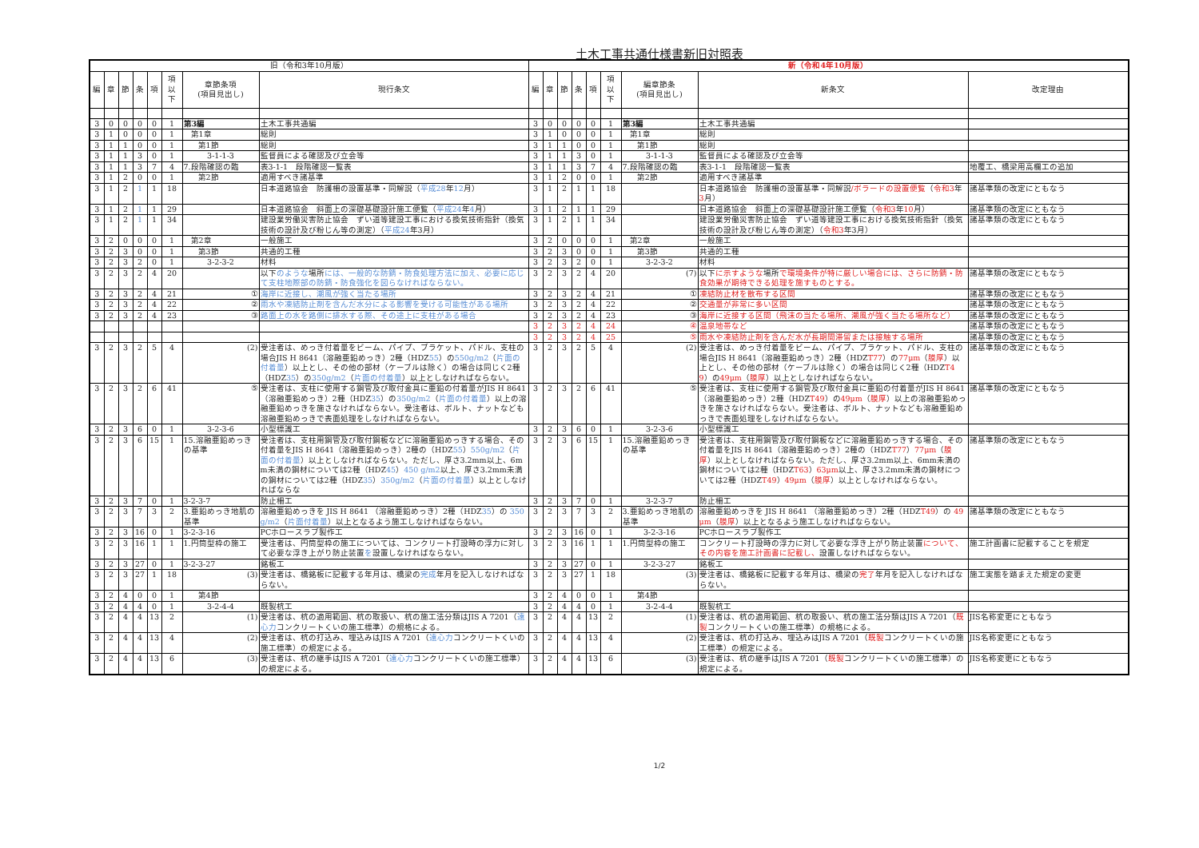土木工事共通仕様書新旧対照表
| 旧（令和3年10月版） | | | | | | | | 新（令和4年10月版） | | | | | | | | |
| --- | --- | --- | --- | --- | --- | --- | --- | --- | --- | --- | --- | --- | --- | --- | --- | --- |
| 編 | 章 | 節 | 条 | 項 | 項 以 下 | 章節条項 (項目見出し) | 現行条文 | 編 | 章 | 節 | 条 | 項 | 項 以 下 | 編章節条 (項目見出し) | 新条文 | 改定理由 |
| 3 | 0 | 0 | 0 | 0 | 1 | 第3編 | 土木工事共通編 | 3 | 0 | 0 | 0 | 0 | 1 | 第3編 | 土木工事共通編 | |
| 3 | 1 | 0 | 0 | 0 | 1 | 第1章 | 総則 | 3 | 1 | 0 | 0 | 0 | 1 | 第1章 | 総則 | |
| 3 | 1 | 1 | 0 | 0 | 1 | 第1節 | 総則 | 3 | 1 | 1 | 0 | 0 | 1 | 第1節 | 総則 | |
| 3 | 1 | 1 | 3 | 0 | 1 | 3-1-1-3 | 監督員による確認及び立会等 | 3 | 1 | 1 | 3 | 0 | 1 | 3-1-1-3 | 監督員による確認及び立会等 | |
| 3 | 1 | 1 | 3 | 7 | 4 | 7.段階確認の臨 | 表3-1-1 段階確認一覧表 | 3 | 1 | 1 | 3 | 7 | 4 | 7.段階確認の臨 | 表3-1-1 段階確認一覧表 | 地覆工、橋梁用高欄工の追加 |
| 3 | 1 | 2 | 0 | 0 | 1 | 第2節 | 適用すべき諸基準 | 3 | 1 | 2 | 0 | 0 | 1 | 第2節 | 適用すべき諸基準 | |
| 3 | 1 | 2 | 1 | 1 | 18 | | 日本道路協会 防護柵の設置基準・同解説（ 平成28 年 12 月） | 3 | 1 | 2 | 1 | 1 | 18 | | 日本道路協会 防護柵の設置基準・同解説 /ボラードの設置便覧 （ 令和3 年 3 月） | 諸基準類の改定にともなう |
| 3 | 1 | 2 | 1 | 1 | 29 | | 日本道路協会 斜面上の深礎基礎設計施工便覧（ 平成24 年 4 月） | 3 | 1 | 2 | 1 | 1 | 29 | | 日本道路協会 斜面上の深礎基礎設計施工便覧（ 令和3 年 10 月） | 諸基準類の改定にともなう |
| 3 | 1 | 2 | 1 | 1 | 34 | | 建設業労働災害防止協会 ずい道等建設工事における換気技術指針（換気技術の設計及び粉じん等の測定）（ 平成24 年3月） | 3 | 1 | 2 | 1 | 1 | 34 | | 建設業労働災害防止協会 ずい道等建設工事における換気技術指針（換気技術の設計及び粉じん等の測定）（ 令和3 年3月） | 諸基準類の改定にともなう |
| 3 | 2 | 0 | 0 | 0 | 1 | 第2章 | 一般施工 | 3 | 2 | 0 | 0 | 0 | 1 | 第2章 | 一般施工 | |
| 3 | 2 | 3 | 0 | 0 | 1 | 第3節 | 共通的工種 | 3 | 2 | 3 | 0 | 0 | 1 | 第3節 | 共通的工種 | |
| 3 | 2 | 3 | 2 | 0 | 1 | 3-2-3-2 | 材料 | 3 | 2 | 3 | 2 | 0 | 1 | 3-2-3-2 | 材料 | |
| 3 | 2 | 3 | 2 | 4 | 20 | | 以下 のような 場所 には、一般的な防錆・防食処理方法に加え、必要に応じて支柱地際部の防錆・防食強化を図らなければならない。 | 3 | 2 | 3 | 2 | 4 | 20 | (7) | 以下 に示すような 場所 で環境条件が特に厳しい場合には、さらに防錆・防食効果が期待できる処理を施すものとする。 | 諸基準類の改定にともなう |
| 3 | 2 | 3 | 2 | 4 | 21 | ① | 海岸に近接し、潮風が強く当たる場所 | 3 | 2 | 3 | 2 | 4 | 21 | ① | 凍結防止材を散布する区間 | 諸基準類の改定にともなう |
| 3 | 2 | 3 | 2 | 4 | 22 | ② | 雨水や凍結防止剤を含んだ水分による影響を受ける可能性がある場所 | 3 | 2 | 3 | 2 | 4 | 22 | ② | 交通量が非常に多い区間 | 諸基準類の改定にともなう |
| 3 | 2 | 3 | 2 | 4 | 23 | ③ | 路面上の水を路側に排水する際、その途上に支柱がある場合 | 3 | 2 | 3 | 2 | 4 | 23 | ③ | 海岸に近接する区間（飛沫の当たる場所、潮風が強く当たる場所など） | 諸基準類の改定にともなう |
| | | | | | | | | 3 | 2 | 3 | 2 | 4 | 24 | ④ | 温泉地帯など | 諸基準類の改定にともなう |
| | | | | | | | | 3 | 2 | 3 | 2 | 4 | 25 | ⑤ | 雨水や凍結防止剤を含んだ水が長期間滞留または接触する場所 | 諸基準類の改定にともなう |
| 3 | 2 | 3 | 2 | 5 | 4 | (2) | 受注者は、めっき付着量をビーム、パイプ、ブラケット、パドル、支柱の場合JIS H 8641（溶融亜鉛めっき）2種（HDZ 55 ）の 550g/m2 （ 片面の付着量 ）以上とし、その他の部材（ケーブルは除く）の場合は同じく2種（HDZ 35 ）の 350g/m2 （ 片面の付着量 ）以上としなければならない。 | 3 | 2 | 3 | 2 | 5 | 4 | (2) | 受注者は、めっき付着量をビーム、パイプ、ブラケット、パドル、支柱の場合JIS H 8641（溶融亜鉛めっき）2種（HDZ T77 ）の 77μm （ 膜厚 ）以上とし、その他の部材（ケーブルは除く）の場合は同じく2種（HDZ T49 ）の 49μm （ 膜厚 ）以上としなければならない。 | 諸基準類の改定にともなう |
| 3 | 2 | 3 | 2 | 6 | 41 | ⑤ | 受注者は、支柱に使用する鋼管及び取付金具に亜鉛の付着量がJIS H 8641（溶融亜鉛めっき）2種（HDZ 35 ）の 350g/m2 （ 片面の付着量 ）以上の溶融亜鉛めっきを施さなければならない。受注者は、ボルト、ナットなども溶融亜鉛めっきで表面処理をしなければならない。 | 3 | 2 | 3 | 2 | 6 | 41 | ⑤ | 受注者は、支柱に使用する鋼管及び取付金具に亜鉛の付着量がJIS H 8641（溶融亜鉛めっき）2種（HDZ T49 ）の 49μm （ 膜厚 ）以上の溶融亜鉛めっきを施さなければならない。受注者は、ボルト、ナットなども溶融亜鉛めっきで表面処理をしなければならない。 | 諸基準類の改定にともなう |
| 3 | 2 | 3 | 6 | 0 | 1 | 3-2-3-6 | 小型標識工 | 3 | 2 | 3 | 6 | 0 | 1 | 3-2-3-6 | 小型標識工 | |
| 3 | 2 | 3 | 6 | 15 | 1 | 15.溶融亜鉛めっきの基準 | 受注者は、支柱用鋼管及び取付鋼板などに溶融亜鉛めっきする場合、その付着量をJIS H 8641（溶融亜鉛めっき）2種の（HDZ 55 ） 550g/m2 （ 片面の付着量 ）以上としなければならない。ただし、厚さ3.2mm以上、6mm未満の鋼材については2種（HDZ 45 ） 450 g/m2 以上、厚さ3.2mm未満の鋼材については2種（HDZ 35 ） 350g/m2 （ 片面の付着量 ）以上としなければならな | 3 | 2 | 3 | 6 | 15 | 1 | 15.溶融亜鉛めっきの基準 | 受注者は、支柱用鋼管及び取付鋼板などに溶融亜鉛めっきする場合、その付着量をJIS H 8641（溶融亜鉛めっき）2種の（HDZ T77 ） 77μm （ 膜厚 ）以上としなければならない。ただし、厚さ3.2mm以上、6mm未満の鋼材については2種（HDZ T63 ） 63μm 以上、厚さ3.2mm未満の鋼材については2種（HDZ T49 ） 49μm （ 膜厚 ）以上としなければならない。 | 諸基準類の改定にともなう |
| 3 | 2 | 3 | 7 | 0 | 1 | 3-2-3-7 | 防止柵工 | 3 | 2 | 3 | 7 | 0 | 1 | 3-2-3-7 | 防止柵工 | |
| 3 | 2 | 3 | 7 | 3 | 2 | 3.亜鉛めっき地肌の基準 | 溶融亜鉛めっきを JIS H 8641 （溶融亜鉛めっき）2種（HDZ 35 ）の 350g/m2 （ 片面付着量 ）以上となるよう施工しなければならない。 | 3 | 2 | 3 | 7 | 3 | 2 | 3.亜鉛めっき地肌の基準 | 溶融亜鉛めっきを JIS H 8641 （溶融亜鉛めっき）2種（HDZ T49 ）の 49μm （ 膜厚 ）以上となるよう施工しなければならない。 | 諸基準類の改定にともなう |
| 3 | 2 | 3 | 16 | 0 | 1 | 3-2-3-16 | PCホロースラブ製作工 | 3 | 2 | 3 | 16 | 0 | 1 | 3-2-3-16 | PCホロースラブ製作工 | |
| 3 | 2 | 3 | 16 | 1 | 1 | 1.円筒型枠の施工 | 受注者は、円筒型枠の施工については、コンクリート打設時の浮力に対して必要な浮き上がり防止装置 を 設置しなければならない。 | 3 | 2 | 3 | 16 | 1 | 1 | 1.円筒型枠の施工 | コンクリート打設時の浮力に対して必要な浮き上がり防止装置 について、その内容を施工計画書に記載し、 設置しなければならない。 | 施工計画書に記載することを規定 |
| 3 | 2 | 3 | 27 | 0 | 1 | 3-2-3-27 | 銘板工 | 3 | 2 | 3 | 27 | 0 | 1 | 3-2-3-27 | 銘板工 | |
| 3 | 2 | 3 | 27 | 1 | 18 | (3) | 受注者は、橋銘板に記載する年月は、橋梁の 完成 年月を記入しなければならない。 | 3 | 2 | 3 | 27 | 1 | 18 | (3) | 受注者は、橋銘板に記載する年月は、橋梁の 完了 年月を記入しなければならない。 | 施工実態を踏まえた規定の変更 |
| 3 | 2 | 4 | 0 | 0 | 1 | 第4節 | | 3 | 2 | 4 | 0 | 0 | 1 | 第4節 | | |
| 3 | 2 | 4 | 4 | 0 | 1 | 3-2-4-4 | 既製杭工 | 3 | 2 | 4 | 4 | 0 | 1 | 3-2-4-4 | 既製杭工 | |
| 3 | 2 | 4 | 4 | 13 | 2 | (1) | 受注者は、杭の適用範囲、杭の取扱い、杭の施工法分類はJIS A 7201（ 遠心力 コンクリートくいの施工標準）の規格による。 | 3 | 2 | 4 | 4 | 13 | 2 | (1) | 受注者は、杭の適用範囲、杭の取扱い、杭の施工法分類はJIS A 7201（ 既製 コンクリートくいの施工標準）の規格による。 | JIS名称変更にともなう |
| 3 | 2 | 4 | 4 | 13 | 4 | (2) | 受注者は、杭の打込み、埋込みはJIS A 7201（ 遠心力 コンクリートくいの施工標準）の規定による。 | 3 | 2 | 4 | 4 | 13 | 4 | (2) | 受注者は、杭の打込み、埋込みはJIS A 7201（ 既製 コンクリートくいの施工標準）の規定による。 | JIS名称変更にともなう |
| 3 | 2 | 4 | 4 | 13 | 6 | (3) | 受注者は、杭の継手はJIS A 7201（ 遠心力 コンクリートくいの施工標準）の規定による。 | 3 | 2 | 4 | 4 | 13 | 6 | (3) | 受注者は、杭の継手はJIS A 7201（ 既製 コンクリートくいの施工標準）の規定による。 | JIS名称変更にともなう |
1/2